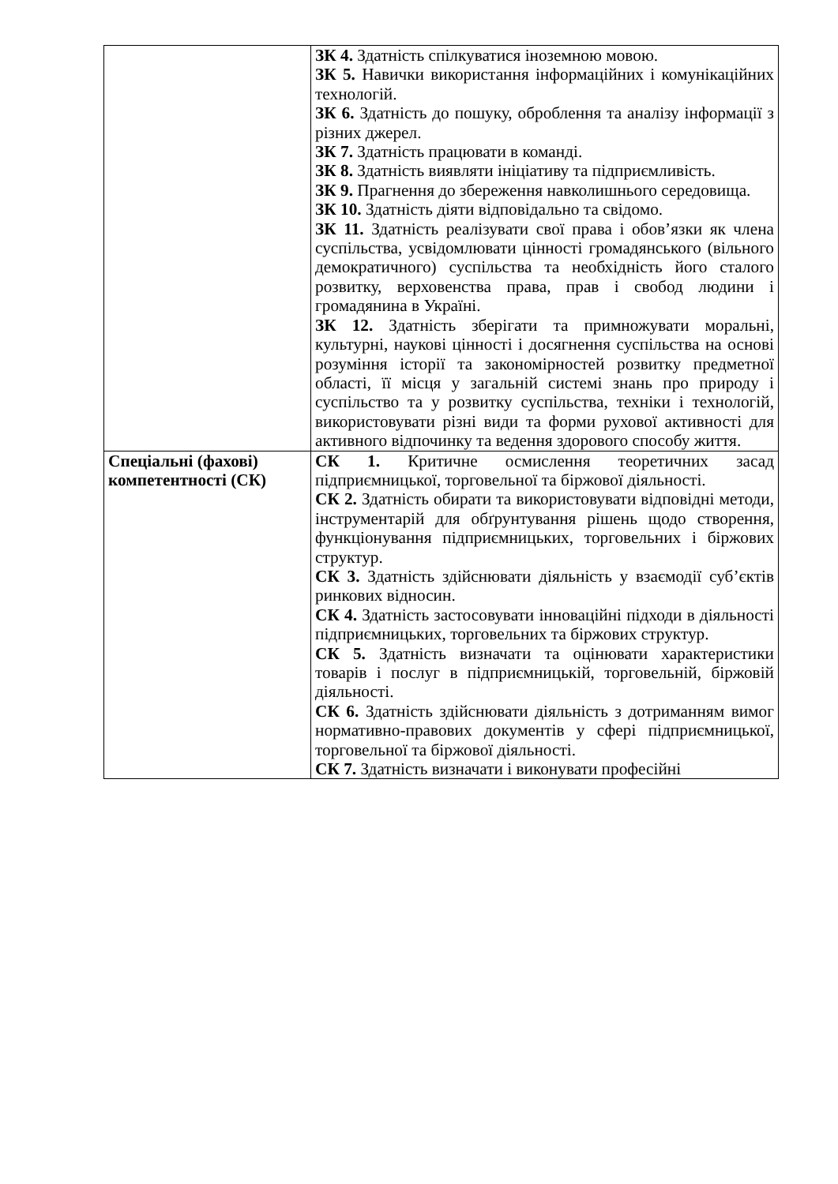| | ЗК 4. Здатність спілкуватися іноземною мовою. ЗК 5. Навички використання інформаційних і комунікаційних технологій. ЗК 6. Здатність до пошуку, оброблення та аналізу інформації з різних джерел. ЗК 7. Здатність працювати в команді. ЗК 8. Здатність виявляти ініціативу та підприємливість. ЗК 9. Прагнення до збереження навколишнього середовища. ЗК 10. Здатність діяти відповідально та свідомо. ЗК 11. Здатність реалізувати свої права і обов’язки як члена суспільства, усвідомлювати цінності громадянського (вільного демократичного) суспільства та необхідність його сталого розвитку, верховенства права, прав і свобод людини і громадянина в Україні. ЗК 12. Здатність зберігати та примножувати моральні, культурні, наукові цінності і досягнення суспільства на основі розуміння історії та закономірностей розвитку предметної області, її місця у загальній системі знань про природу і суспільство та у розвитку суспільства, техніки і технологій, використовувати різні види та форми рухової активності для активного відпочинку та ведення здорового способу життя. |
| Спеціальні (фахові) компетентності (СК) | СК 1. Критичне осмислення теоретичних засад підприємницької, торговельної та біржової діяльності. СК 2. Здатність обирати та використовувати відповідні методи, інструментарій для обґрунтування рішень щодо створення, функціонування підприємницьких, торговельних і біржових структур. СК 3. Здатність здійснювати діяльність у взаємодії суб’єктів ринкових відносин. СК 4. Здатність застосовувати інноваційні підходи в діяльності підприємницьких, торговельних та біржових структур. СК 5. Здатність визначати та оцінювати характеристики товарів і послуг в підприємницькій, торговельній, біржовій діяльності. СК 6. Здатність здійснювати діяльність з дотриманням вимог нормативно-правових документів у сфері підприємницької, торговельної та біржової діяльності. СК 7. Здатність визначати і виконувати професійні |